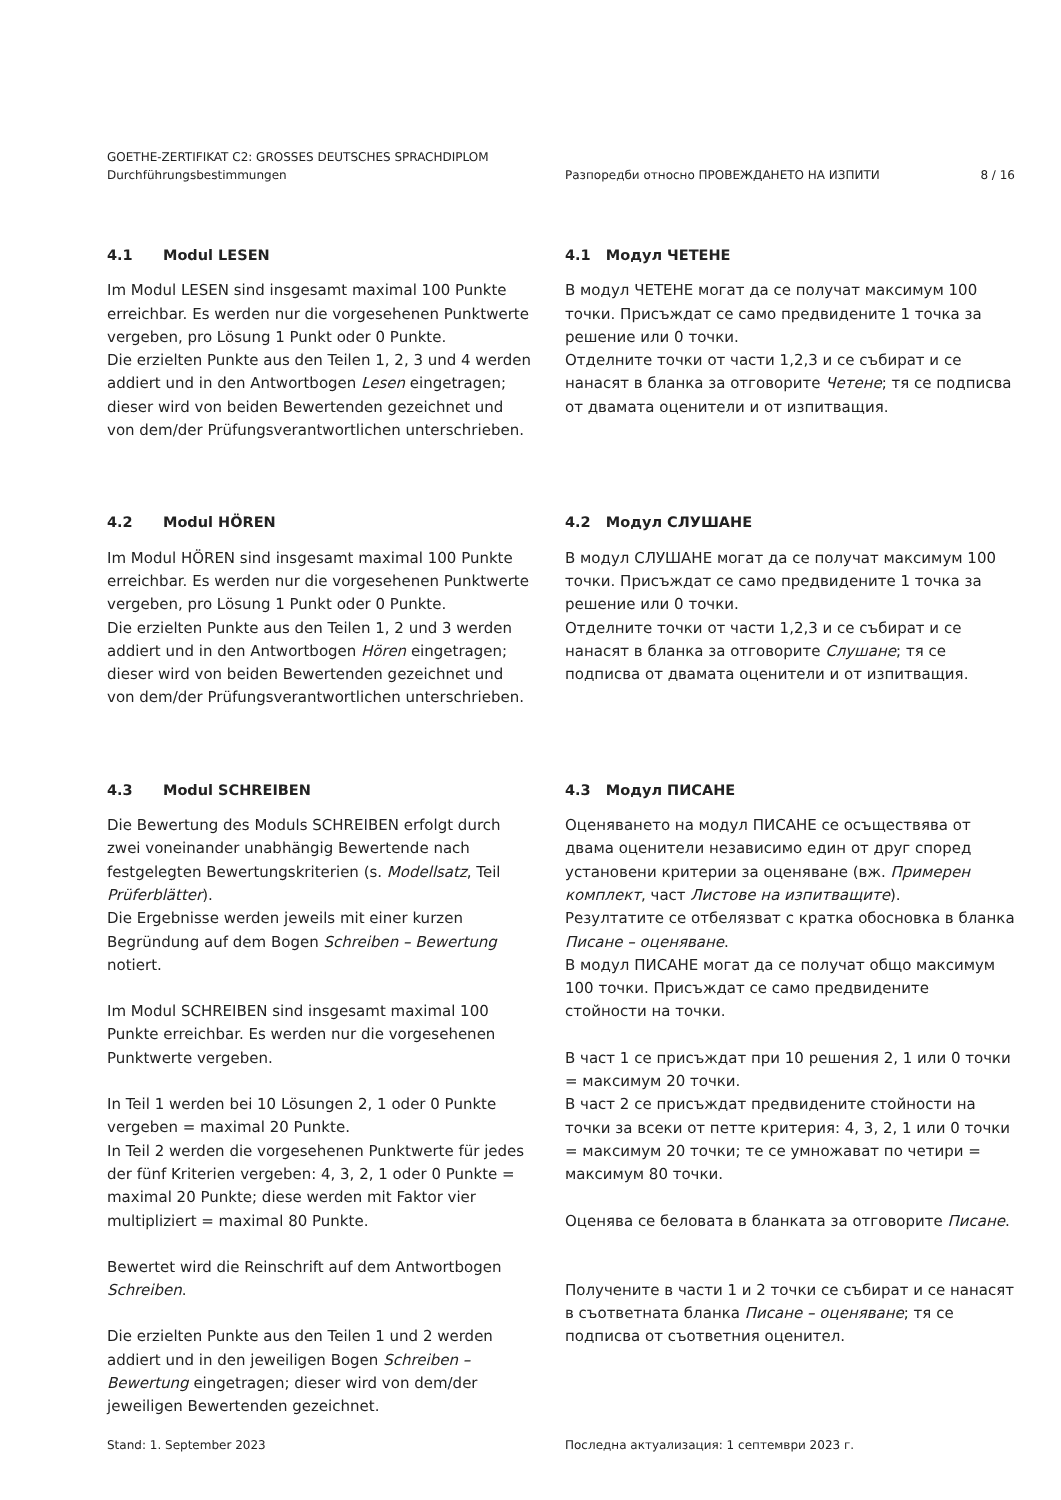GOETHE-ZERTIFIKAT C2: GROSSES DEUTSCHES SPRACHDIPLOM
Durchführungsbestimmungen
Разпоредби относно ПРОВЕЖДАНЕТО НА ИЗПИТИ
8 / 16
4.1 Modul LESEN
Im Modul LESEN sind insgesamt maximal 100 Punkte erreichbar. Es werden nur die vorgesehenen Punktwerte vergeben, pro Lösung 1 Punkt oder 0 Punkte.
Die erzielten Punkte aus den Teilen 1, 2, 3 und 4 werden addiert und in den Antwortbogen Lesen eingetragen; dieser wird von beiden Bewertenden gezeichnet und von dem/der Prüfungsverantwortlichen unterschrieben.
4.1 Модул ЧЕТЕНЕ
В модул ЧЕТЕНЕ могат да се получат максимум 100 точки. Присъждат се само предвидените 1 точка за решение или 0 точки.
Отделните точки от части 1,2,3 и се събират и се нанасят в бланка за отговорите Четене; тя се подписва от двамата оценители и от изпитващия.
4.2 Modul HÖREN
Im Modul HÖREN sind insgesamt maximal 100 Punkte erreichbar. Es werden nur die vorgesehenen Punktwerte vergeben, pro Lösung 1 Punkt oder 0 Punkte.
Die erzielten Punkte aus den Teilen 1, 2 und 3 werden addiert und in den Antwortbogen Hören eingetragen; dieser wird von beiden Bewertenden gezeichnet und von dem/der Prüfungsverantwortlichen unterschrieben.
4.2 Модул СЛУШАНЕ
В модул СЛУШАНЕ могат да се получат максимум 100 точки. Присъждат се само предвидените 1 точка за решение или 0 точки.
Отделните точки от части 1,2,3 и се събират и се нанасят в бланка за отговорите Слушане; тя се подписва от двамата оценители и от изпитващия.
4.3 Modul SCHREIBEN
Die Bewertung des Moduls SCHREIBEN erfolgt durch zwei voneinander unabhängig Bewertende nach festgelegten Bewertungskriterien (s. Modellsatz, Teil Prüferblätter).
Die Ergebnisse werden jeweils mit einer kurzen Begründung auf dem Bogen Schreiben – Bewertung notiert.
Im Modul SCHREIBEN sind insgesamt maximal 100 Punkte erreichbar. Es werden nur die vorgesehenen Punktwerte vergeben.
In Teil 1 werden bei 10 Lösungen 2, 1 oder 0 Punkte vergeben = maximal 20 Punkte.
In Teil 2 werden die vorgesehenen Punktwerte für jedes der fünf Kriterien vergeben: 4, 3, 2, 1 oder 0 Punkte = maximal 20 Punkte; diese werden mit Faktor vier multipliziert = maximal 80 Punkte.
Bewertet wird die Reinschrift auf dem Antwortbogen Schreiben.
Die erzielten Punkte aus den Teilen 1 und 2 werden addiert und in den jeweiligen Bogen Schreiben – Bewertung eingetragen; dieser wird von dem/der jeweiligen Bewertenden gezeichnet.
4.3 Модул ПИСАНЕ
Оценяването на модул ПИСАНЕ се осъществява от двама оценители независимо един от друг според установени критерии за оценяване (вж. Примерен комплект, част Листове на изпитващите).
Резултатите се отбелязват с кратка обосновка в бланка Писане – оценяване.
В модул ПИСАНЕ могат да се получат общо максимум 100 точки. Присъждат се само предвидените стойности на точки.
В част 1 се присъждат при 10 решения 2, 1 или 0 точки = максимум 20 точки.
В част 2 се присъждат предвидените стойности на точки за всеки от петте критерия: 4, 3, 2, 1 или 0 точки = максимум 20 точки; те се умножават по четири = максимум 80 точки.
Оценява се беловата в бланката за отговорите Писане.
Получените в части 1 и 2 точки се събират и се нанасят в съответната бланка Писане – оценяване; тя се подписва от съответния оценител.
Stand: 1. September 2023 Последна актуализация: 1 септември 2023 г.